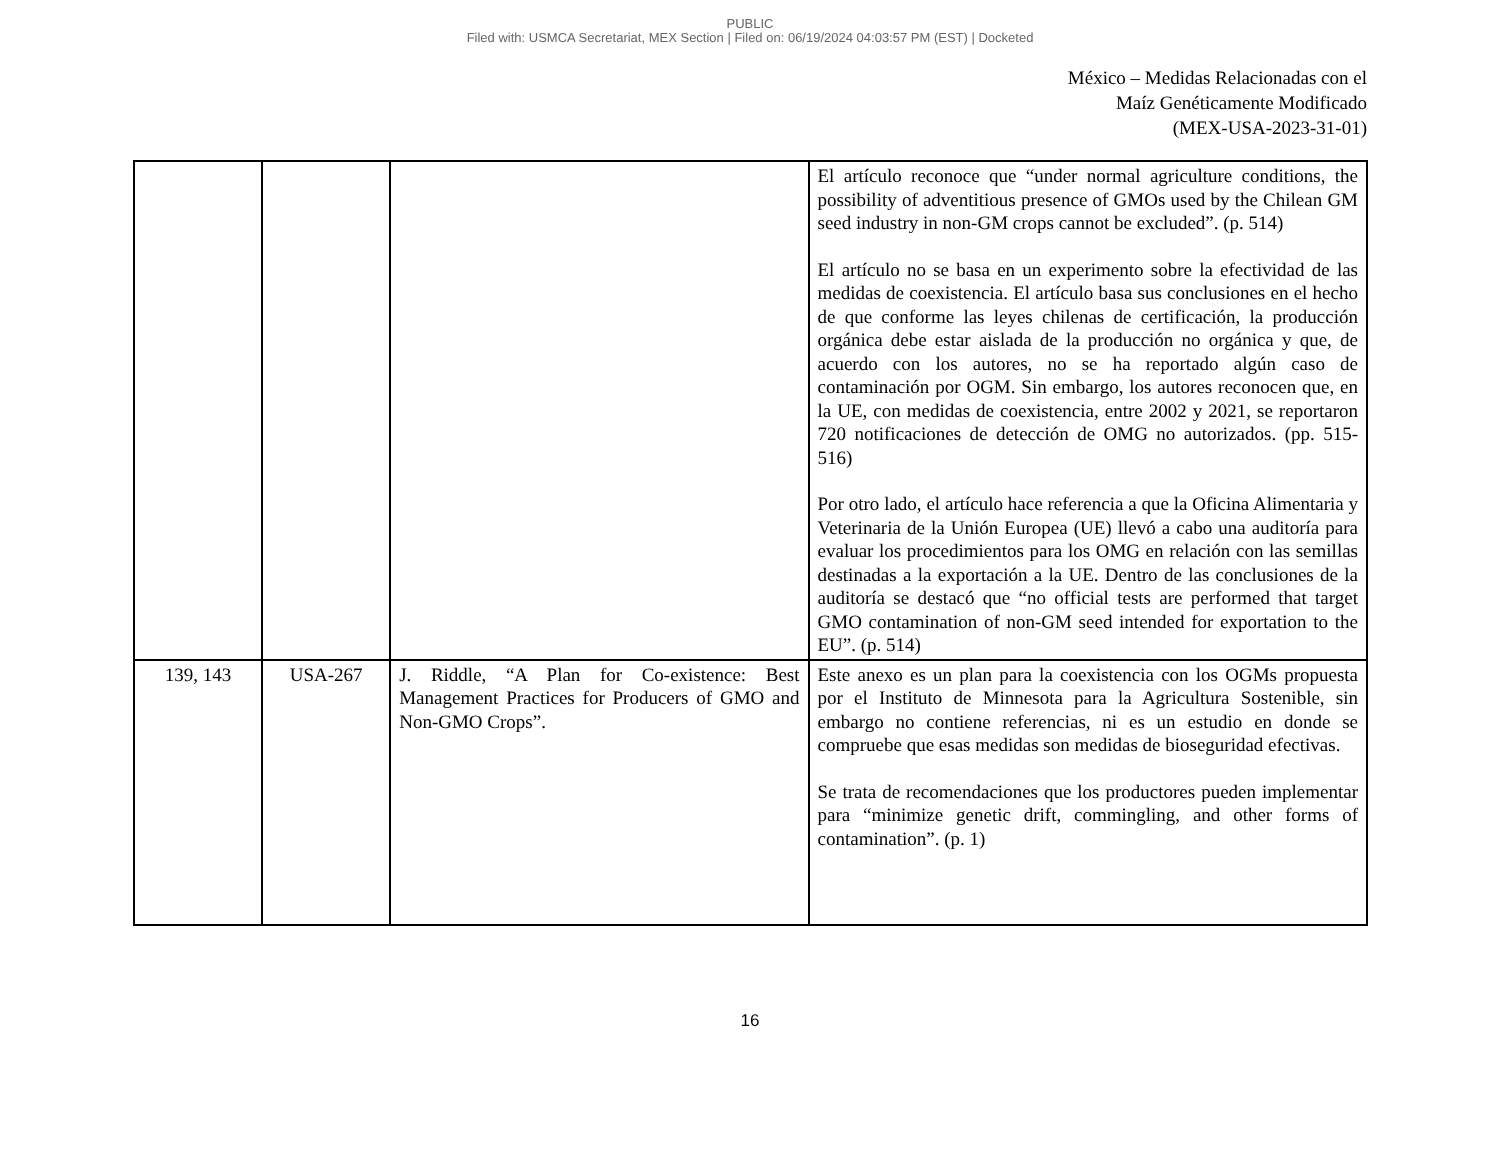PUBLIC
Filed with: USMCA Secretariat, MEX Section | Filed on: 06/19/2024 04:03:57 PM (EST) | Docketed
México – Medidas Relacionadas con el
Maíz Genéticamente Modificado
(MEX-USA-2023-31-01)
| | | | El artículo reconoce que “under normal agriculture conditions, the possibility of adventitious presence of GMOs used by the Chilean GM seed industry in non-GM crops cannot be excluded”. (p. 514) El artículo no se basa en un experimento sobre la efectividad de las medidas de coexistencia. El artículo basa sus conclusiones en el hecho de que conforme las leyes chilenas de certificación, la producción orgánica debe estar aislada de la producción no orgánica y que, de acuerdo con los autores, no se ha reportado algún caso de contaminación por OGM. Sin embargo, los autores reconocen que, en la UE, con medidas de coexistencia, entre 2002 y 2021, se reportaron 720 notificaciones de detección de OMG no autorizados. (pp. 515-516) Por otro lado, el artículo hace referencia a que la Oficina Alimentaria y Veterinaria de la Unión Europea (UE) llevó a cabo una auditoría para evaluar los procedimientos para los OMG en relación con las semillas destinadas a la exportación a la UE. Dentro de las conclusiones de la auditoría se destacó que “no official tests are performed that target GMO contamination of non-GM seed intended for exportation to the EU”. (p. 514) |
| 139, 143 | USA-267 | J. Riddle, “A Plan for Co-existence: Best Management Practices for Producers of GMO and Non-GMO Crops”. | Este anexo es un plan para la coexistencia con los OGMs propuesta por el Instituto de Minnesota para la Agricultura Sostenible, sin embargo no contiene referencias, ni es un estudio en donde se compruebe que esas medidas son medidas de bioseguridad efectivas. Se trata de recomendaciones que los productores pueden implementar para “minimize genetic drift, commingling, and other forms of contamination”. (p. 1) |
16